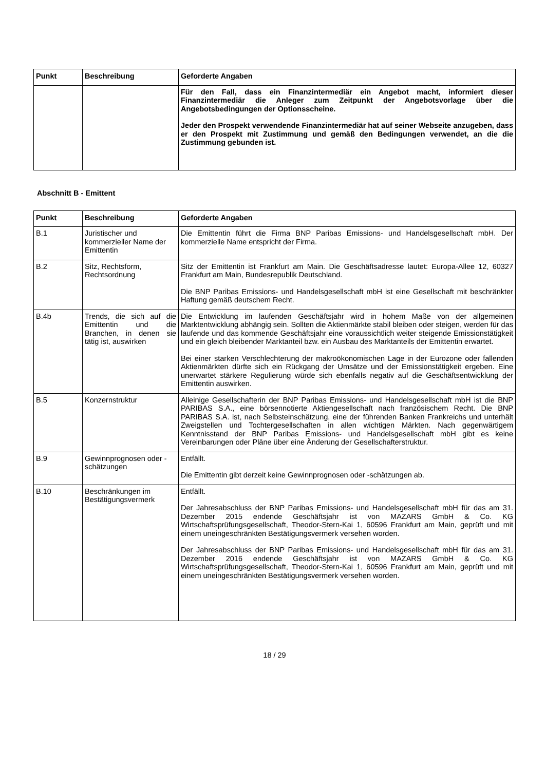| Punkt | Beschreibung | Geforderte Angaben |
| --- | --- | --- |
| | | Für den Fall, dass ein Finanzintermediär ein Angebot macht, informiert dieser Finanzintermediär die Anleger zum Zeitpunkt der Angebotsvorlage über die Angebotsbedingungen der Optionsscheine. Jeder den Prospekt verwendende Finanzintermediär hat auf seiner Webseite anzugeben, dass er den Prospekt mit Zustimmung und gemäß den Bedingungen verwendet, an die die Zustimmung gebunden ist. |
Abschnitt B - Emittent
| Punkt | Beschreibung | Geforderte Angaben |
| --- | --- | --- |
| B.1 | Juristischer und kommerzieller Name der Emittentin | Die Emittentin führt die Firma BNP Paribas Emissions- und Handelsgesellschaft mbH. Der kommerzielle Name entspricht der Firma. |
| B.2 | Sitz, Rechtsform, Rechtsordnung | Sitz der Emittentin ist Frankfurt am Main. Die Geschäftsadresse lautet: Europa-Allee 12, 60327 Frankfurt am Main, Bundesrepublik Deutschland. Die BNP Paribas Emissions- und Handelsgesellschaft mbH ist eine Gesellschaft mit beschränkter Haftung gemäß deutschem Recht. |
| B.4b | Trends, die sich auf die Emittentin und die Branchen, in denen sie tätig ist, auswirken | Die Entwicklung im laufenden Geschäftsjahr wird in hohem Maße von der allgemeinen Marktentwicklung abhängig sein. Sollten die Aktienmärkte stabil bleiben oder steigen, werden für das laufende und das kommende Geschäftsjahr eine voraussichtlich weiter steigende Emissionstätigkeit und ein gleich bleibender Marktanteil bzw. ein Ausbau des Marktanteils der Emittentin erwartet. Bei einer starken Verschlechterung der makroökonomischen Lage in der Eurozone oder fallenden Aktienmärkten dürfte sich ein Rückgang der Umsätze und der Emissionstätigkeit ergeben. Eine unerwartet stärkere Regulierung würde sich ebenfalls negativ auf die Geschäftsentwicklung der Emittentin auswirken. |
| B.5 | Konzernstruktur | Alleinige Gesellschafterin der BNP Paribas Emissions- und Handelsgesellschaft mbH ist die BNP PARIBAS S.A., eine börsennotierte Aktiengesellschaft nach französischem Recht. Die BNP PARIBAS S.A. ist, nach Selbsteinschätzung, eine der führenden Banken Frankreichs und unterhält Zweigstellen und Tochtergesellschaften in allen wichtigen Märkten. Nach gegenwärtigem Kenntnisstand der BNP Paribas Emissions- und Handelsgesellschaft mbH gibt es keine Vereinbarungen oder Pläne über eine Änderung der Gesellschafterstruktur. |
| B.9 | Gewinnprognosen oder - schätzungen | Entfällt. Die Emittentin gibt derzeit keine Gewinnprognosen oder -schätzungen ab. |
| B.10 | Beschränkungen im Bestätigungsvermerk | Entfällt. Der Jahresabschluss der BNP Paribas Emissions- und Handelsgesellschaft mbH für das am 31. Dezember 2015 endende Geschäftsjahr ist von MAZARS GmbH & Co. KG Wirtschaftsprüfungsgesellschaft, Theodor-Stern-Kai 1, 60596 Frankfurt am Main, geprüft und mit einem uneingeschränkten Bestätigungsvermerk versehen worden. Der Jahresabschluss der BNP Paribas Emissions- und Handelsgesellschaft mbH für das am 31. Dezember 2016 endende Geschäftsjahr ist von MAZARS GmbH & Co. KG Wirtschaftsprüfungsgesellschaft, Theodor-Stern-Kai 1, 60596 Frankfurt am Main, geprüft und mit einem uneingeschränkten Bestätigungsvermerk versehen worden. |
18 / 29